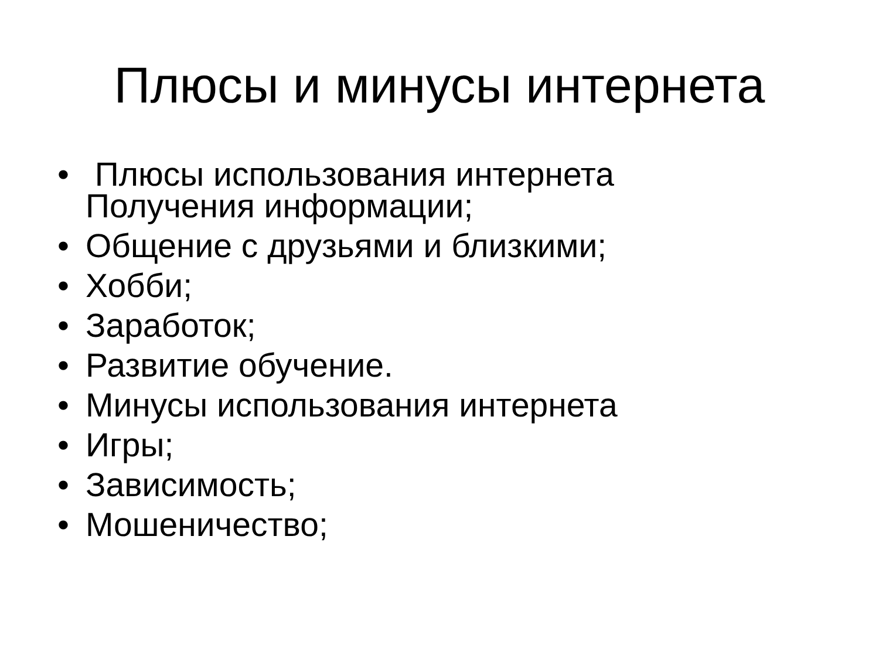Плюсы и минусы интернета
• Плюсы использования интернета
Получения информации;
• Общение с друзьями и близкими;
• Хобби;
• Заработок;
• Развитие обучение.
• Минусы использования интернета
• Игры;
• Зависимость;
• Мошеничество;